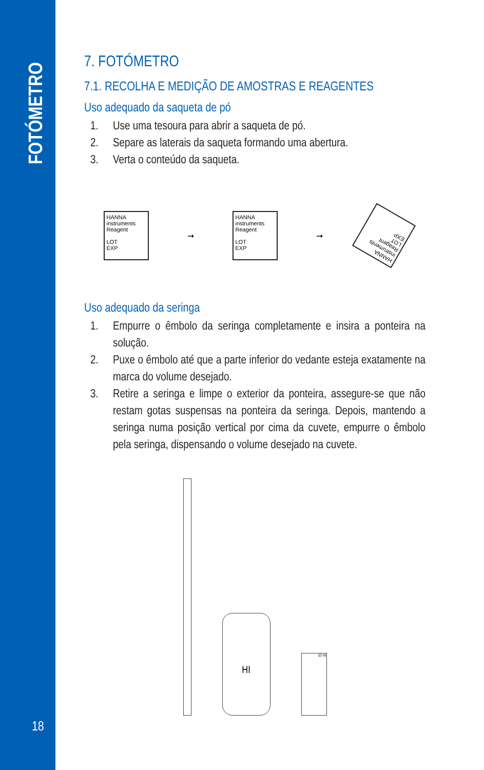FOTÓMETRO
18
7. FOTÓMETRO
7.1. RECOLHA E MEDIÇÃO DE AMOSTRAS E REAGENTES
Uso adequado da saqueta de pó
1. Use uma tesoura para abrir a saqueta de pó.
2. Separe as laterais da saqueta formando uma abertura.
3. Verta o conteúdo da saqueta.
HANNA instruments
Reagent
LOT
EXP
➞
HANNA instruments
Reagent
LOT
EXP
➞
HANNA instruments
Reagent
LOT
EXP
Uso adequado da seringa
1. Empurre o êmbolo da seringa completamente e insira a ponteira na solução.
2. Puxe o êmbolo até que a parte inferior do vedante esteja exatamente na marca do volume desejado.
3. Retire a seringa e limpe o exterior da ponteira, assegure-se que não restam gotas suspensas na ponteira da seringa. Depois, mantendo a seringa numa posição vertical por cima da cuvete, empurre o êmbolo pela seringa, dispensando o volume desejado na cuvete.
HI
10 ml